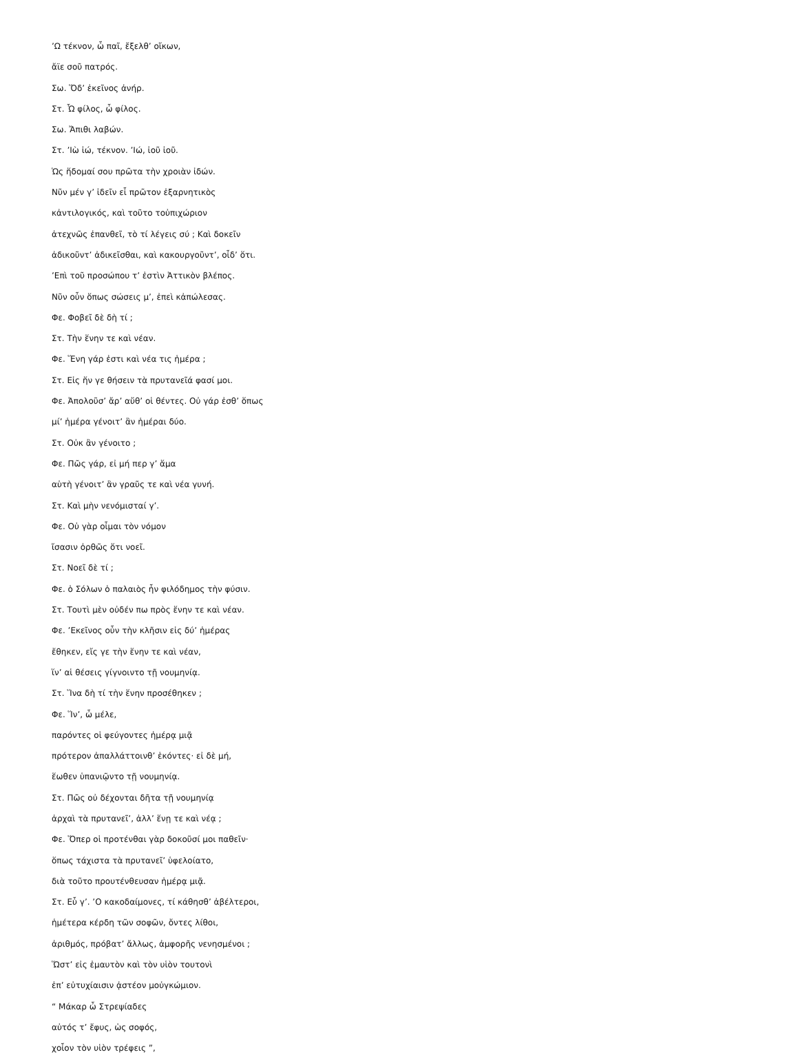’Ω τέκνον, ὦ παῖ, ἔξελθ’ οἴκων,
ἄϊε σοῦ πατρός.
Σω. Ὅδ’ ἐκεῖνος ἀνήρ.
Στ. Ὦ φίλος, ὦ φίλος.
Σω. Ἄπιθι λαβών.
Στ. ’Ιὼ ἰώ, τέκνον. ’Ιώ, ἰοῦ ἰοῦ.
Ὡς ἥδομαί σου πρῶτα τὴν χροιὰν ἰδών.
Νῦν μέν γ’ ἰδεῖν εἶ πρῶτον ἐξαρνητικὸς
κἀντιλογικός, καὶ τοῦτο τοὐπιχώριον
ἀτεχνῶς ἐπανθεῖ, τὸ τί λέγεις σύ ; Καὶ δοκεῖν
ἀδικοῦντ’ ἀδικεῖσθαι, καὶ κακουργοῦντ’, οἶδ’ ὅτι.
’Επὶ τοῦ προσώπου τ’ ἐστὶν Ἀττικὸν βλέπος.
Νῦν οὖν ὅπως σώσεις μ’, ἐπεὶ κἀπώλεσας.
Φε. Φοβεῖ δὲ δὴ τί ;
Στ. Τὴν ἕνην τε καὶ νέαν.
Φε. Ἕνη γάρ ἐστι καὶ νέα τις ἡμέρα ;
Στ. Εἰς ἥν γε θήσειν τὰ πρυτανεῖά φασί μοι.
Φε. Ἀπολοῦσ’ ἄρ’ αὔθ’ οἱ θέντες. Οὐ γάρ ἐσθ’ ὅπως
μί’ ἡμέρα γένοιτ’ ἂν ἡμέραι δύο.
Στ. Οὐκ ἂν γένοιτο ;
Φε. Πῶς γάρ, εἰ μή περ γ’ ἅμα
αὑτὴ γένοιτ’ ἂν γραῦς τε καὶ νέα γυνή.
Στ. Καὶ μὴν νενόμισταί γ’.
Φε. Οὐ γὰρ οἶμαι τὸν νόμον
ἴσασιν ὀρθῶς ὅτι νοεῖ.
Στ. Νοεῖ δὲ τί ;
Φε. ὁ Σόλων ὁ παλαιὸς ἦν φιλόδημος τὴν φύσιν.
Στ. Τουτὶ μὲν οὐδέν πω πρὸς ἕνην τε καὶ νέαν.
Φε. ’Εκεῖνος οὖν τὴν κλῆσιν εἰς δύ’ ἡμέρας
ἔθηκεν, εἴς γε τὴν ἕνην τε καὶ νέαν,
ἵν’ αἱ θέσεις γίγνοιντο τῇ νουμηνίᾳ.
Στ. Ἵνα δὴ τί τὴν ἕνην προσέθηκεν ;
Φε. Ἵν’, ὦ μέλε,
παρόντες οἱ φεύγοντες ἡμέρᾳ μιᾷ
πρότερον ἀπαλλάττοινθ’ ἑκόντες· εἰ δὲ μή,
ἕωθεν ὑπανιῷντο τῇ νουμηνίᾳ.
Στ. Πῶς οὐ δέχονται δῆτα τῇ νουμηνίᾳ
ἀρχαὶ τὰ πρυτανεῖ’, ἀλλ’ ἕνῃ τε καὶ νέᾳ ;
Φε. Ὅπερ οἱ προτένθαι γὰρ δοκοῦσί μοι παθεῖν·
ὅπως τάχιστα τὰ πρυτανεῖ’ ὑφελοίατο,
διὰ τοῦτο προυτένθευσαν ἡμέρᾳ μιᾷ.
Στ. Εὖ γ’. ’Ο κακοδαίμονες, τί κάθησθ’ ἀβέλτεροι,
ἡμέτερα κέρδη τῶν σοφῶν, ὄντες λίθοι,
ἀριθμός, πρόβατ’ ἄλλως, ἀμφορῆς νενησμένοι ;
Ὥστ’ εἰς ἐμαυτὸν καὶ τὸν υἱὸν τουτονὶ
ἐπ’ εὐτυχίαισιν ᾀστέον μοὐγκώμιον.
“ Μάκαρ ὦ Στρεψίαδες
αὐτός τ’ ἔφυς, ὡς σοφός,
χοἶον τὸν υἱὸν τρέφεις ”,